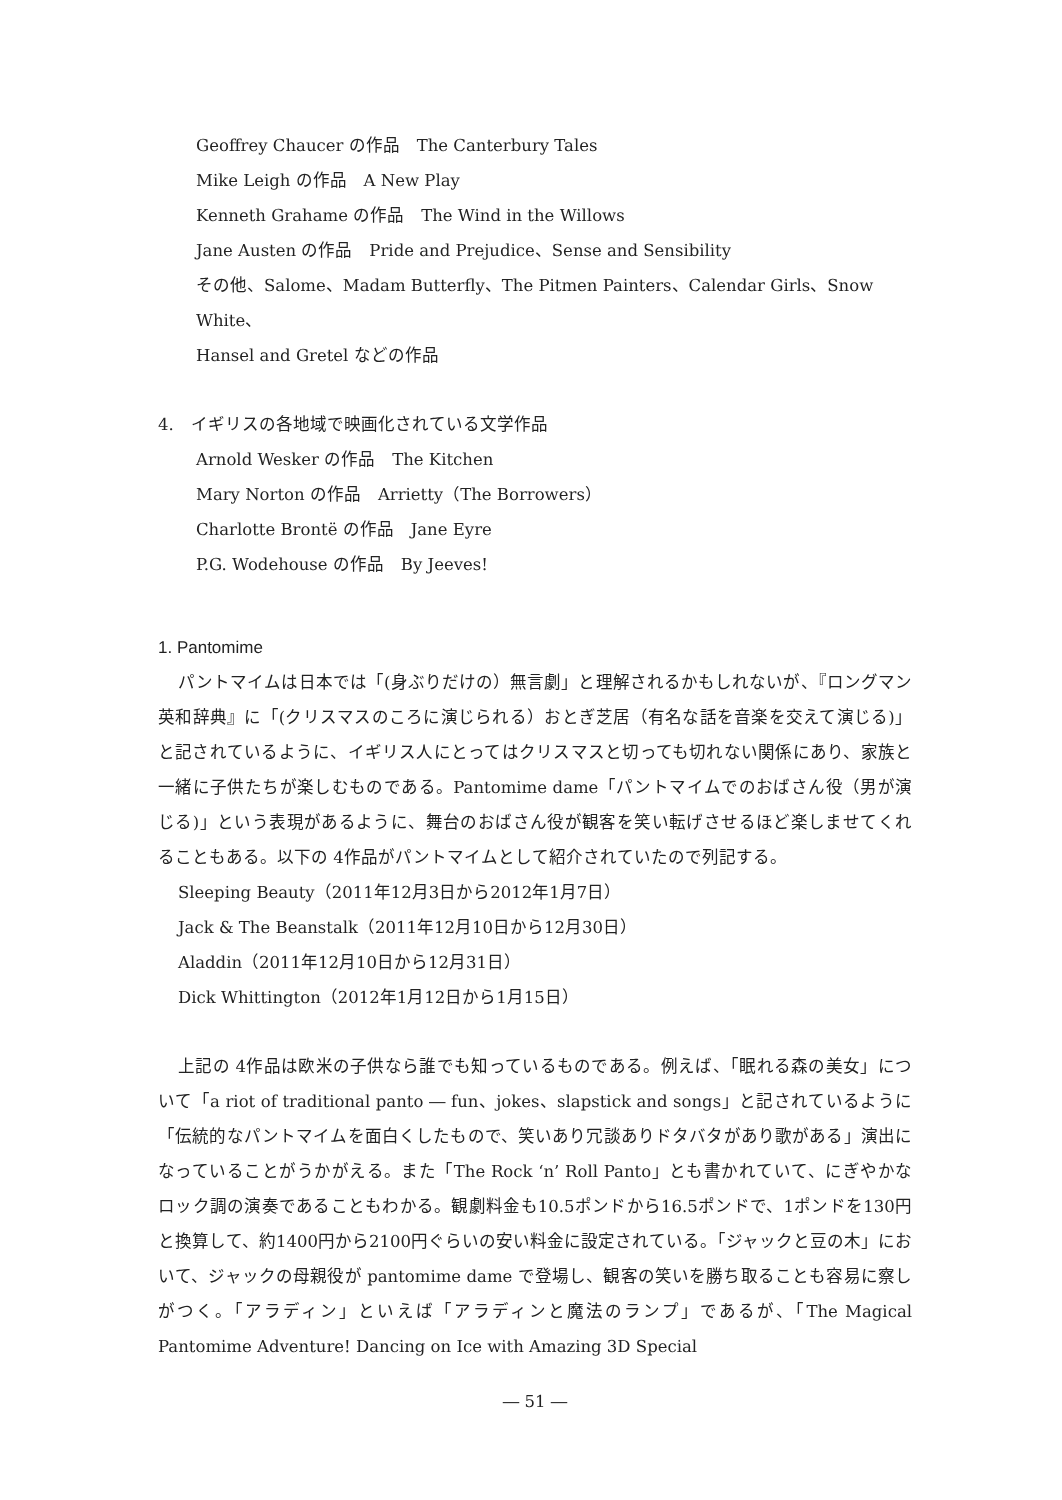Geoffrey Chaucer の作品　The Canterbury Tales
Mike Leigh の作品　A New Play
Kenneth Grahame の作品　The Wind in the Willows
Jane Austen の作品　Pride and Prejudice、Sense and Sensibility
その他、Salome、Madam Butterfly、The Pitmen Painters、Calendar Girls、Snow White、
Hansel and Gretel などの作品
4.　イギリスの各地域で映画化されている文学作品
Arnold Wesker の作品　The Kitchen
Mary Norton の作品　Arrietty（The Borrowers）
Charlotte Brontë の作品　Jane Eyre
P.G. Wodehouse の作品　By Jeeves!
1. Pantomime
パントマイムは日本では「(身ぶりだけの）無言劇」と理解されるかもしれないが、『ロングマン英和辞典』に「(クリスマスのころに演じられる）おとぎ芝居（有名な話を音楽を交えて演じる)」と記されているように、イギリス人にとってはクリスマスと切っても切れない関係にあり、家族と一緒に子供たちが楽しむものである。Pantomime dame「パントマイムでのおばさん役（男が演じる)」という表現があるように、舞台のおばさん役が観客を笑い転げさせるほど楽しませてくれることもある。以下の 4作品がパントマイムとして紹介されていたので列記する。
Sleeping Beauty（2011年12月3日から2012年1月7日）
Jack & The Beanstalk（2011年12月10日から12月30日）
Aladdin（2011年12月10日から12月31日）
Dick Whittington（2012年1月12日から1月15日）
上記の 4作品は欧米の子供なら誰でも知っているものである。例えば、「眠れる森の美女」について「a riot of traditional panto ― fun、jokes、slapstick and songs」と記されているように「伝統的なパントマイムを面白くしたもので、笑いあり冗談ありドタバタがあり歌がある」演出になっていることがうかがえる。また「The Rock ‘n’ Roll Panto」とも書かれていて、にぎやかなロック調の演奏であることもわかる。観劇料金も10.5ポンドから16.5ポンドで、1ポンドを130円と換算して、約1400円から2100円ぐらいの安い料金に設定されている。「ジャックと豆の木」において、ジャックの母親役が pantomime dame で登場し、観客の笑いを勝ち取ることも容易に察しがつく。「アラディン」といえば「アラディンと魔法のランプ」であるが、「The Magical Pantomime Adventure! Dancing on Ice with Amazing 3D Special
― 51 ―